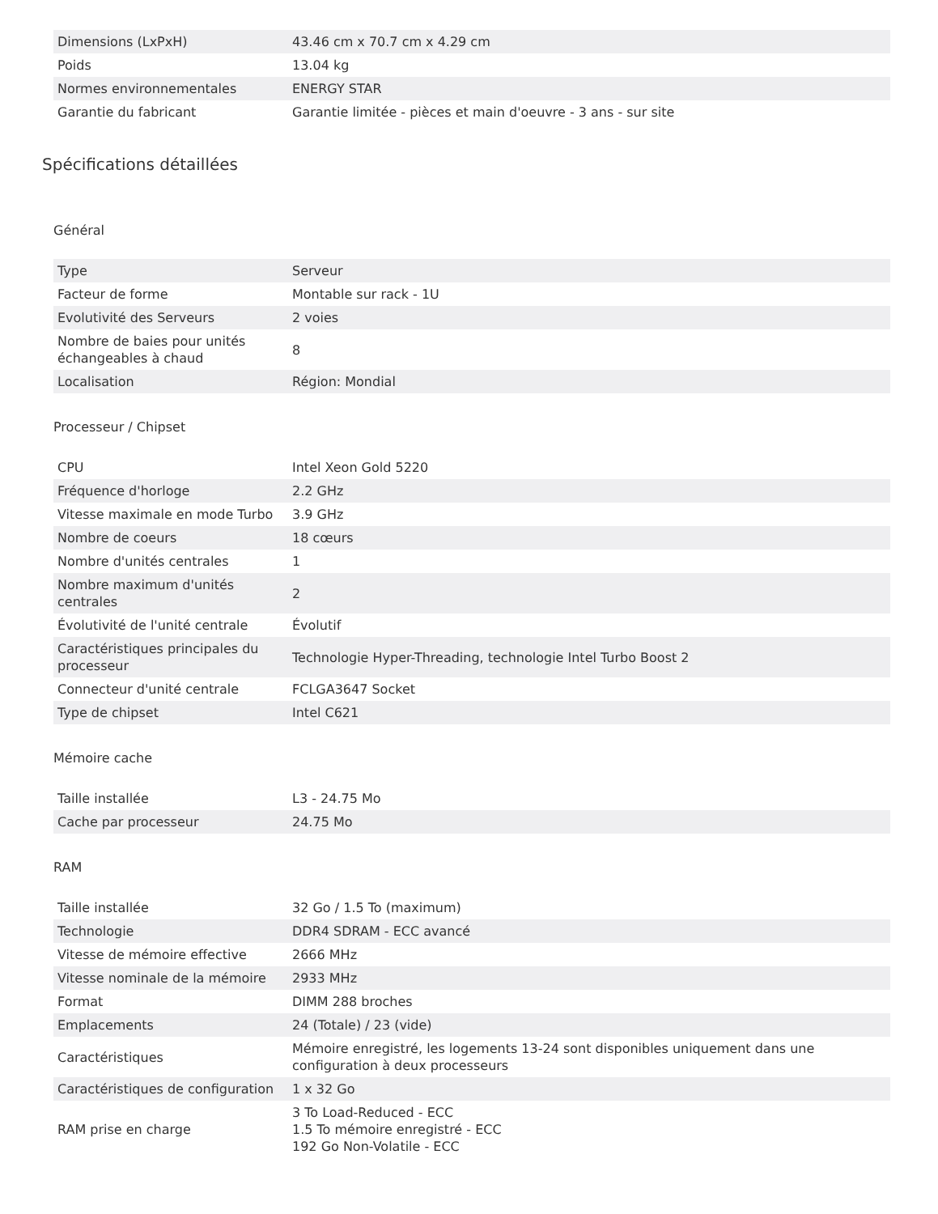| Dimensions (LxPxH) | 43.46 cm x 70.7 cm x 4.29 cm |
| Poids | 13.04 kg |
| Normes environnementales | ENERGY STAR |
| Garantie du fabricant | Garantie limitée - pièces et main d'oeuvre - 3 ans - sur site |
Spécifications détaillées
Général
| Type | Serveur |
| Facteur de forme | Montable sur rack - 1U |
| Evolutivité des Serveurs | 2 voies |
| Nombre de baies pour unités échangeables à chaud | 8 |
| Localisation | Région: Mondial |
Processeur / Chipset
| CPU | Intel Xeon Gold 5220 |
| Fréquence d'horloge | 2.2 GHz |
| Vitesse maximale en mode Turbo | 3.9 GHz |
| Nombre de coeurs | 18 cœurs |
| Nombre d'unités centrales | 1 |
| Nombre maximum d'unités centrales | 2 |
| Évolutivité de l'unité centrale | Évolutif |
| Caractéristiques principales du processeur | Technologie Hyper-Threading, technologie Intel Turbo Boost 2 |
| Connecteur d'unité centrale | FCLGA3647 Socket |
| Type de chipset | Intel C621 |
Mémoire cache
| Taille installée | L3 - 24.75 Mo |
| Cache par processeur | 24.75 Mo |
RAM
| Taille installée | 32 Go / 1.5 To (maximum) |
| Technologie | DDR4 SDRAM - ECC avancé |
| Vitesse de mémoire effective | 2666 MHz |
| Vitesse nominale de la mémoire | 2933 MHz |
| Format | DIMM 288 broches |
| Emplacements | 24 (Totale) / 23 (vide) |
| Caractéristiques | Mémoire enregistré, les logements 13-24 sont disponibles uniquement dans une configuration à deux processeurs |
| Caractéristiques de configuration | 1 x 32 Go |
| RAM prise en charge | 3 To Load-Reduced - ECC 1.5 To mémoire enregistré - ECC 192 Go Non-Volatile - ECC |